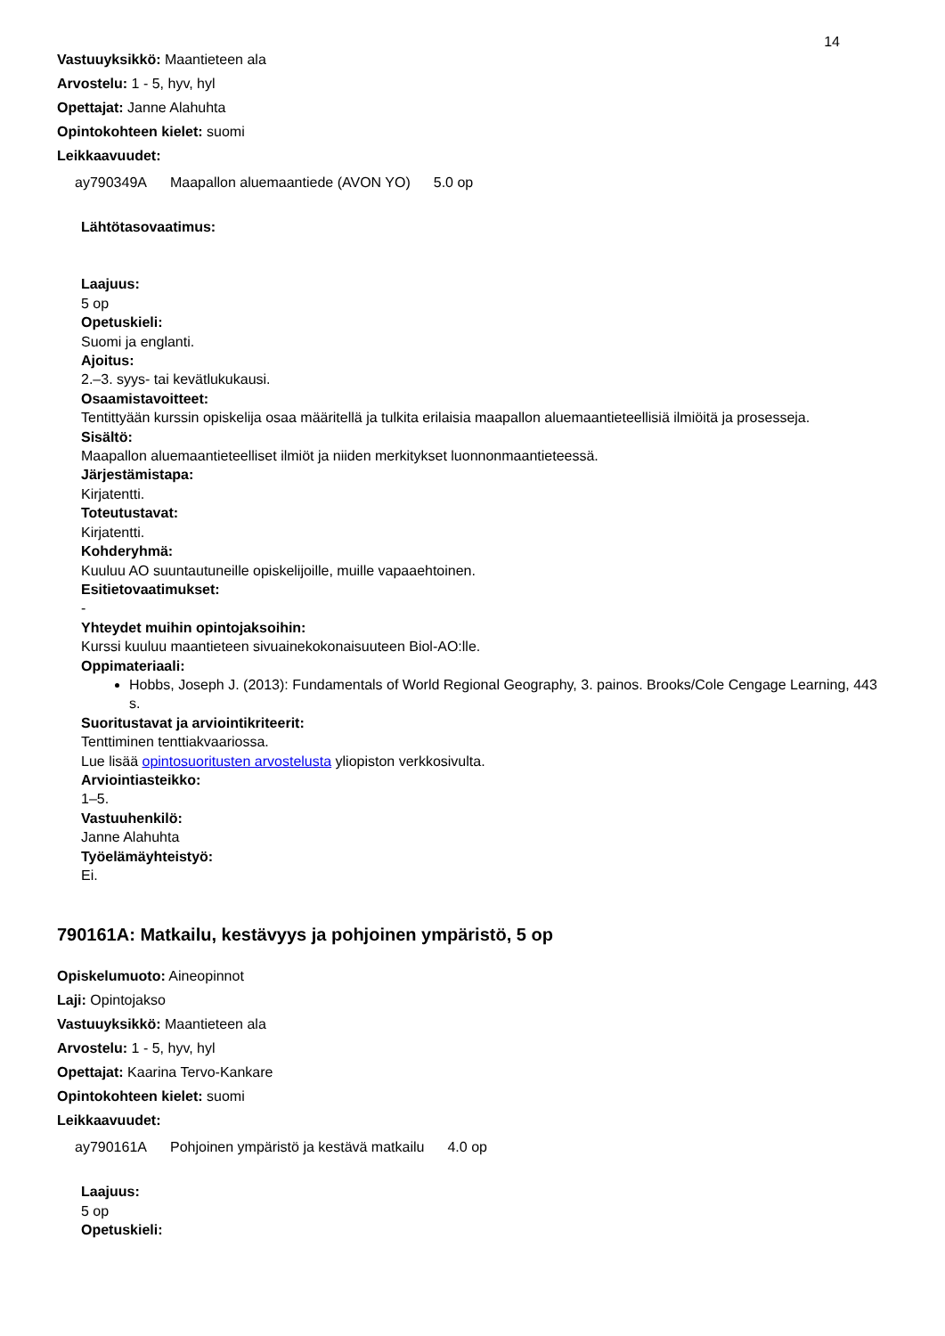14
Vastuuyksikkö: Maantieteen ala
Arvostelu: 1 - 5, hyv, hyl
Opettajat: Janne Alahuhta
Opintokohteen kielet: suomi
Leikkaavuudet:
| ay790349A | Maapallon aluemaantiede (AVON YO) | 5.0 op |
Lähtötasovaatimus:
Laajuus:
5 op
Opetuskieli:
Suomi ja englanti.
Ajoitus:
2.–3. syys- tai kevätlukukausi.
Osaamistavoitteet:
Tentittyään kurssin opiskelija osaa määritellä ja tulkita erilaisia maapallon aluemaantieteellisiä ilmiöitä ja prosesseja.
Sisältö:
Maapallon aluemaantieteelliset ilmiöt ja niiden merkitykset luonnonmaantieteessä.
Järjestämistapa:
Kirjatentti.
Toteutustavat:
Kirjatentti.
Kohderyhmä:
Kuuluu AO suuntautuneille opiskelijoille, muille vapaaehtoinen.
Esitietovaatimukset:
-
Yhteydet muihin opintojaksoihin:
Kurssi kuuluu maantieteen sivuainekokonaisuuteen Biol-AO:lle.
Oppimateriaali:
Hobbs, Joseph J. (2013): Fundamentals of World Regional Geography, 3. painos. Brooks/Cole Cengage Learning, 443 s.
Suoritustavat ja arviointikriteerit:
Tenttiminen tenttiakvaariossa.
Lue lisää opintosuoritusten arvostelusta yliopiston verkkosivulta.
Arviointiasteikko:
1–5.
Vastuuhenkilö:
Janne Alahuhta
Työelämäyhteistyö:
Ei.
790161A: Matkailu, kestävyys ja pohjoinen ympäristö, 5 op
Opiskelumuoto: Aineopinnot
Laji: Opintojakso
Vastuuyksikkö: Maantieteen ala
Arvostelu: 1 - 5, hyv, hyl
Opettajat: Kaarina Tervo-Kankare
Opintokohteen kielet: suomi
Leikkaavuudet:
| ay790161A | Pohjoinen ympäristö ja kestävä matkailu | 4.0 op |
Laajuus:
5 op
Opetuskieli: